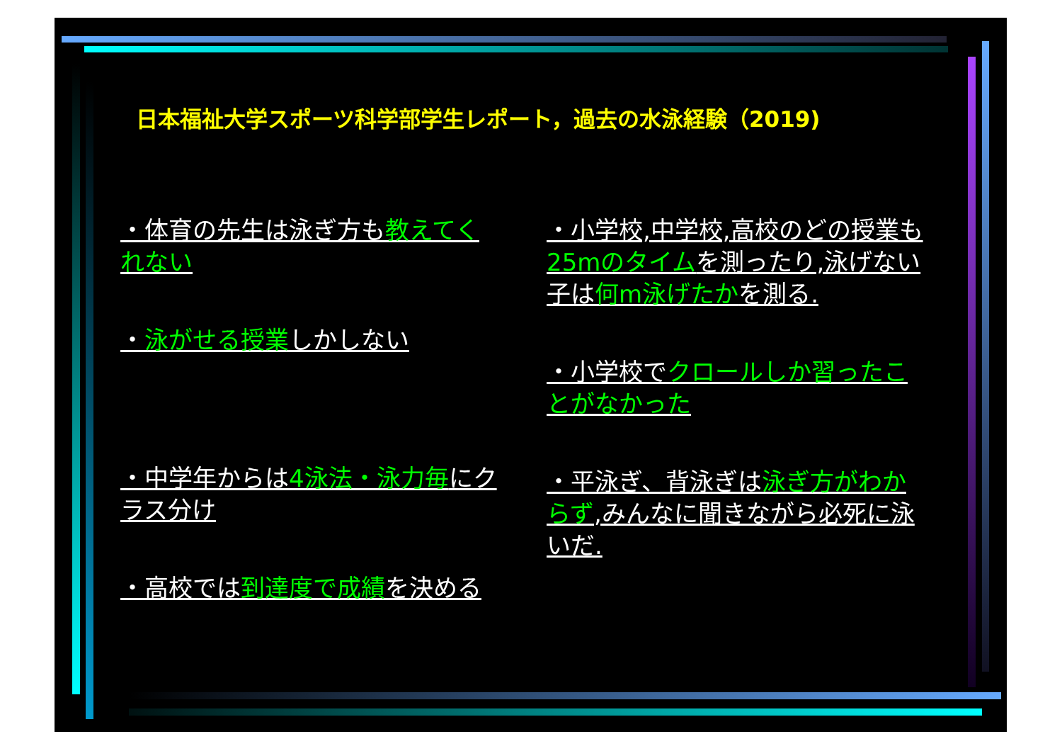日本福祉大学スポーツ科学部学生レポート，過去の水泳経験（2019)
・体育の先生は泳ぎ方も教えてくれない
・泳がせる授業しかしない
・中学年からは4泳法・泳力毎にクラス分け
・高校では到達度で成績を決める
・小学校,中学校,高校のどの授業も25mのタイムを測ったり,泳げない子は何m泳げたかを測る.
・小学校でクロールしか習ったことがなかった
・平泳ぎ、背泳ぎは泳ぎ方がわからず,みんなに聞きながら必死に泳いだ.